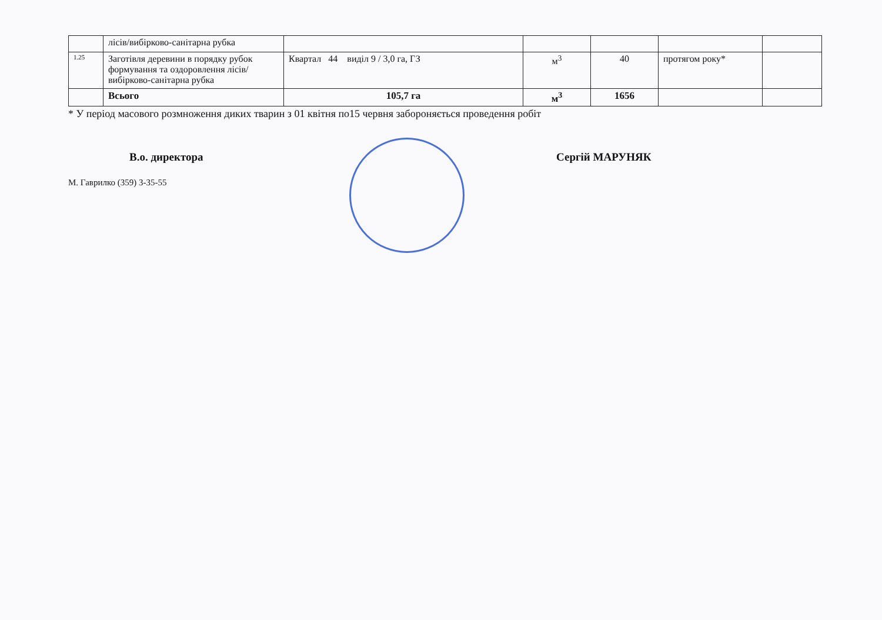| | лісів/вибірково-санітарна рубка | | | | | |
| 1.25 | Заготівля деревини в порядку рубок формування та оздоровлення лісів/вибірково-санітарна рубка | Квартал 44 виділ 9 / 3,0 га, ГЗ | м<sup>3</sup> | 40 | протягом року* | |
| | Всього | 105,7 га | м<sup>3</sup> | 1656 | | |
* У період масового розмноження диких тварин з 01 квітня по15 червня забороняється проведення робіт
В.о. директора Сергій МАРУНЯК
М. Гаврилко (359) 3-35-55